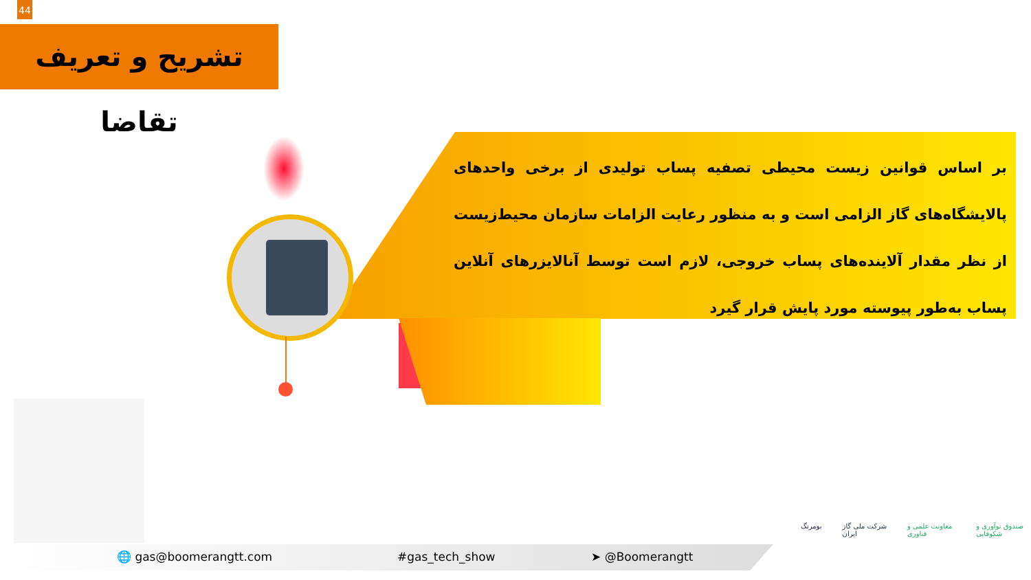44
تشریح و تعریف تقاضا
بر اساس قوانین زیست محیطی تصفیه پساب تولیدی از برخی واحدهای پالایشگاه‌های گاز الزامی است و به منظور رعایت الزامات سازمان محیط‌زیست از نظر مقدار آلاینده‌های پساب خروجی، لازم است توسط آنالایزرهای آنلاین پساب به‌طور پیوسته مورد پایش قرار گیرد
🌐 gas@boomerangtt.com #gas_tech_show ➤ @Boomerangtt
بومرنگ شرکت ملی گاز ایران معاونت علمی و فناوری صندوق نوآوری و شکوفایی